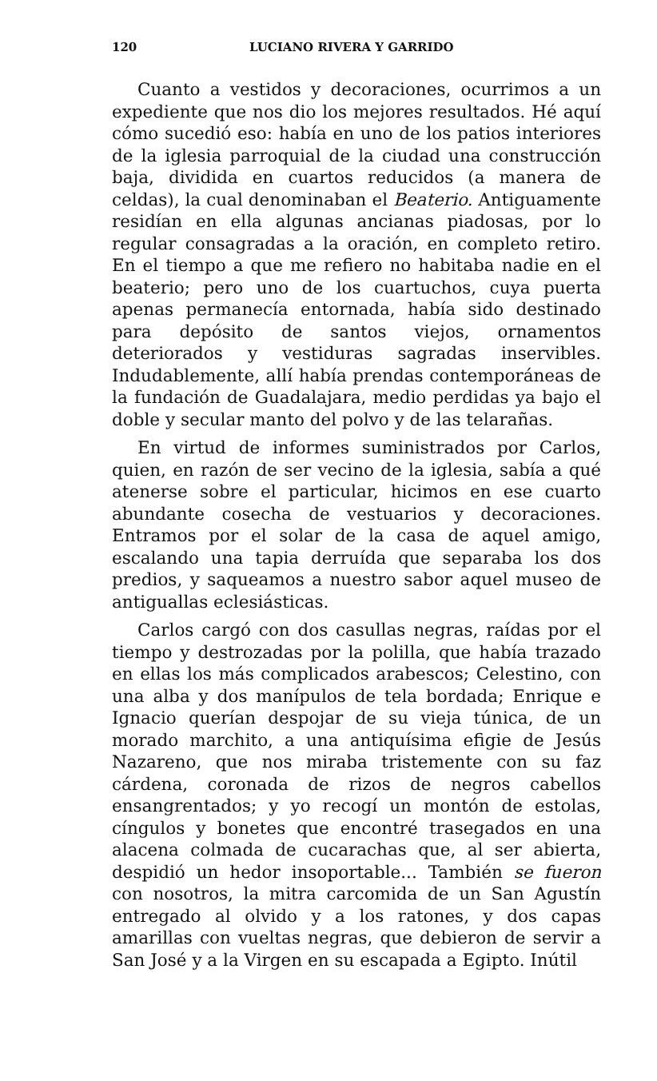120 LUCIANO RIVERA Y GARRIDO
Cuanto a vestidos y decoraciones, ocurrimos a un expediente que nos dio los mejores resultados. Hé aquí cómo sucedió eso: había en uno de los patios interiores de la iglesia parroquial de la ciudad una construcción baja, dividida en cuartos reducidos (a manera de celdas), la cual denominaban el Beaterio. Antiguamente residían en ella algunas ancianas piadosas, por lo regular consagradas a la oración, en completo retiro. En el tiempo a que me refiero no habitaba nadie en el beaterio; pero uno de los cuartuchos, cuya puerta apenas permanecía entornada, había sido destinado para depósito de santos viejos, ornamentos deteriorados y vestiduras sagradas inservibles. Indudablemente, allí había prendas contemporáneas de la fundación de Guadalajara, medio perdidas ya bajo el doble y secular manto del polvo y de las telarañas.
En virtud de informes suministrados por Carlos, quien, en razón de ser vecino de la iglesia, sabía a qué atenerse sobre el particular, hicimos en ese cuarto abundante cosecha de vestuarios y decoraciones. Entramos por el solar de la casa de aquel amigo, escalando una tapia derruída que separaba los dos predios, y saqueamos a nuestro sabor aquel museo de antiguallas eclesiásticas.
Carlos cargó con dos casullas negras, raídas por el tiempo y destrozadas por la polilla, que había trazado en ellas los más complicados arabescos; Celestino, con una alba y dos manípulos de tela bordada; Enrique e Ignacio querían despojar de su vieja túnica, de un morado marchito, a una antiquísima efigie de Jesús Nazareno, que nos miraba tristemente con su faz cárdena, coronada de rizos de negros cabellos ensangrentados; y yo recogí un montón de estolas, cíngulos y bonetes que encontré trasegados en una alacena colmada de cucarachas que, al ser abierta, despidió un hedor insoportable... También se fueron con nosotros, la mitra carcomida de un San Agustín entregado al olvido y a los ratones, y dos capas amarillas con vueltas negras, que debieron de servir a San José y a la Virgen en su escapada a Egipto. Inútil